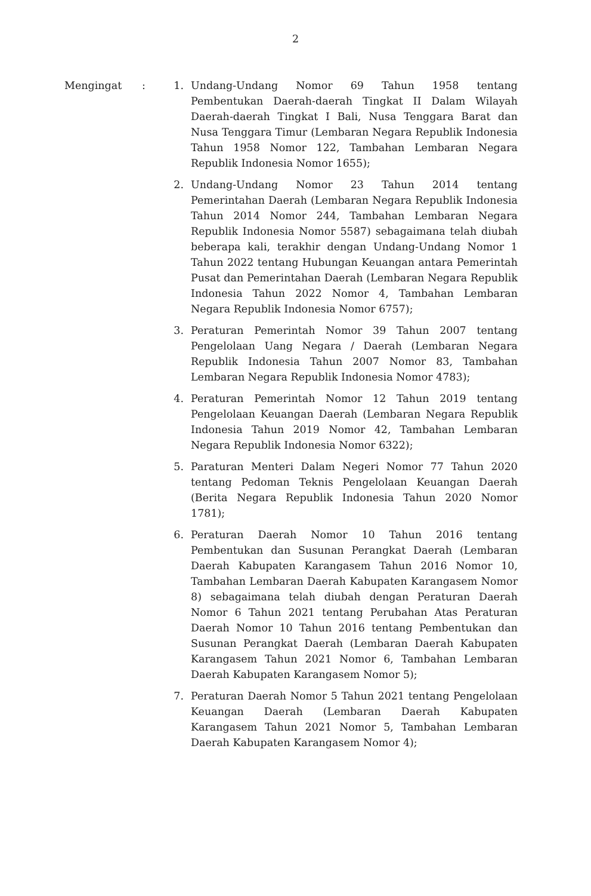2
| Mengingat | : | 1. | Undang-Undang Nomor 69 Tahun 1958 tentang Pembentukan Daerah-daerah Tingkat II Dalam Wilayah Daerah-daerah Tingkat I Bali, Nusa Tenggara Barat dan Nusa Tenggara Timur (Lembaran Negara Republik Indonesia Tahun 1958 Nomor 122, Tambahan Lembaran Negara Republik Indonesia Nomor 1655); |
| | | 2. | Undang-Undang Nomor 23 Tahun 2014 tentang Pemerintahan Daerah (Lembaran Negara Republik Indonesia Tahun 2014 Nomor 244, Tambahan Lembaran Negara Republik Indonesia Nomor 5587) sebagaimana telah diubah beberapa kali, terakhir dengan Undang-Undang Nomor 1 Tahun 2022 tentang Hubungan Keuangan antara Pemerintah Pusat dan Pemerintahan Daerah (Lembaran Negara Republik Indonesia Tahun 2022 Nomor 4, Tambahan Lembaran Negara Republik Indonesia Nomor 6757); |
| | | 3. | Peraturan Pemerintah Nomor 39 Tahun 2007 tentang Pengelolaan Uang Negara / Daerah (Lembaran Negara Republik Indonesia Tahun 2007 Nomor 83, Tambahan Lembaran Negara Republik Indonesia Nomor 4783); |
| | | 4. | Peraturan Pemerintah Nomor 12 Tahun 2019 tentang Pengelolaan Keuangan Daerah (Lembaran Negara Republik Indonesia Tahun 2019 Nomor 42, Tambahan Lembaran Negara Republik Indonesia Nomor 6322); |
| | | 5. | Paraturan Menteri Dalam Negeri Nomor 77 Tahun 2020 tentang Pedoman Teknis Pengelolaan Keuangan Daerah (Berita Negara Republik Indonesia Tahun 2020 Nomor 1781); |
| | | 6. | Peraturan Daerah Nomor 10 Tahun 2016 tentang Pembentukan dan Susunan Perangkat Daerah (Lembaran Daerah Kabupaten Karangasem Tahun 2016 Nomor 10, Tambahan Lembaran Daerah Kabupaten Karangasem Nomor 8) sebagaimana telah diubah dengan Peraturan Daerah Nomor 6 Tahun 2021 tentang Perubahan Atas Peraturan Daerah Nomor 10 Tahun 2016 tentang Pembentukan dan Susunan Perangkat Daerah (Lembaran Daerah Kabupaten Karangasem Tahun 2021 Nomor 6, Tambahan Lembaran Daerah Kabupaten Karangasem Nomor 5); |
| | | 7. | Peraturan Daerah Nomor 5 Tahun 2021 tentang Pengelolaan Keuangan Daerah (Lembaran Daerah Kabupaten Karangasem Tahun 2021 Nomor 5, Tambahan Lembaran Daerah Kabupaten Karangasem Nomor 4); |